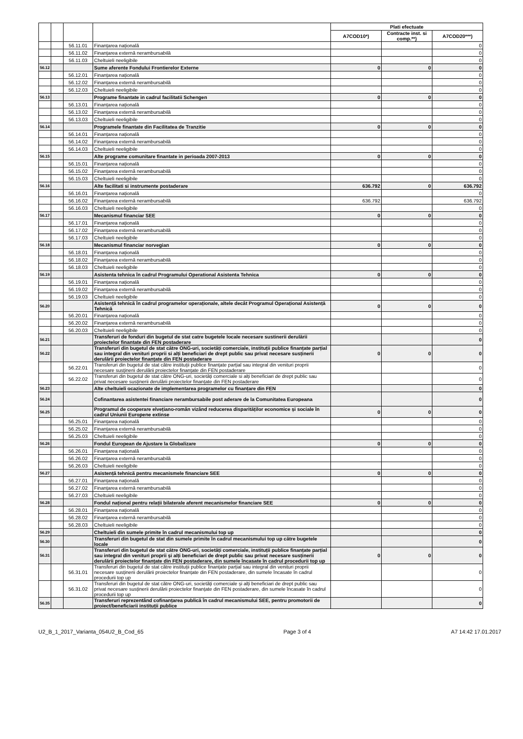| | | | | Plati efectuate | | |
| --- | --- | --- | --- | --- | --- | --- |
| | | | | A7COD10*) | Contracte inst. si comp.**) | A7COD20***) |
| | | 56.11.01 | Finanțarea națională | | | 0 |
| | | 56.11.02 | Finanțarea externă nerambursabilă | | | 0 |
| | | 56.11.03 | Cheltuieli neeligibile | | | 0 |
| 56.12 | | | Sume aferente Fondului Frontierelor Externe | 0 | 0 | 0 |
| | | 56.12.01 | Finanțarea națională | | | 0 |
| | | 56.12.02 | Finanțarea externă nerambursabilă | | | 0 |
| | | 56.12.03 | Cheltuieli neeligibile | | | 0 |
| 56.13 | | | Programe finantate in cadrul facilitatii Schengen | 0 | 0 | 0 |
| | | 56.13.01 | Finanțarea națională | | | 0 |
| | | 56.13.02 | Finanțarea externă nerambursabilă | | | 0 |
| | | 56.13.03 | Cheltuieli neeligibile | | | 0 |
| 56.14 | | | Programele finantate din Facilitatea de Tranzitie | 0 | 0 | 0 |
| | | 56.14.01 | Finanțarea națională | | | 0 |
| | | 56.14.02 | Finanțarea externă nerambursabilă | | | 0 |
| | | 56.14.03 | Cheltuieli neeligibile | | | 0 |
| 56.15 | | | Alte programe comunitare finantate in perioada 2007-2013 | 0 | 0 | 0 |
| | | 56.15.01 | Finanțarea națională | | | 0 |
| | | 56.15.02 | Finanțarea externă nerambursabilă | | | 0 |
| | | 56.15.03 | Cheltuieli neeligibile | | | 0 |
| 56.16 | | | Alte facilitati si instrumente postaderare | 636.792 | 0 | 636.792 |
| | | 56.16.01 | Finanțarea națională | | | 0 |
| | | 56.16.02 | Finanțarea externă nerambursabilă | 636.792 | | 636.792 |
| | | 56.16.03 | Cheltuieli neeligibile | | | 0 |
| 56.17 | | | Mecanismul financiar SEE | 0 | 0 | 0 |
| | | 56.17.01 | Finanțarea națională | | | 0 |
| | | 56.17.02 | Finanțarea externă nerambursabilă | | | 0 |
| | | 56.17.03 | Cheltuieli neeligibile | | | 0 |
| 56.18 | | | Mecanismul financiar norvegian | 0 | 0 | 0 |
| | | 56.18.01 | Finanțarea națională | | | 0 |
| | | 56.18.02 | Finanțarea externă nerambursabilă | | | 0 |
| | | 56.18.03 | Cheltuieli neeligibile | | | 0 |
| 56.19 | | | Asistenta tehnica în cadrul Programului Operational Asistenta Tehnica | 0 | 0 | 0 |
| | | 56.19.01 | Finanțarea națională | | | 0 |
| | | 56.19.02 | Finanțarea externă nerambursabilă | | | 0 |
| | | 56.19.03 | Cheltuieli neeligibile | | | 0 |
| 56.20 | | | Asistență tehnică în cadrul programelor operaționale, altele decât Programul Operațional Asistență Tehnică | 0 | 0 | 0 |
| | | 56.20.01 | Finanțarea națională | | | 0 |
| | | 56.20.02 | Finanțarea externă nerambursabilă | | | 0 |
| | | 56.20.03 | Cheltuieli neeligibile | | | 0 |
| 56.21 | | | Transferuri de fonduri din bugetul de stat catre bugetele locale necesare sustinerii derulării proiectelor finantate din FEN postaderare | | | 0 |
| 56.22 | | | Transferuri din bugetul de stat către ONG-uri, societăți comerciale, instituții publice finanțate parțial sau integral din venituri proprii si alți beneficiari de drept public sau privat necesare susținerii derulării proiectelor finanțate din FEN postaderare | 0 | 0 | 0 |
| | | 56.22.01 | Transferuri din bugetul de stat către instituții publice finanțate parțial sau integral din venituri proprii necesare susținerii derulării proiectelor finanțate din FEN postaderare | | | 0 |
| | | 56.22.02 | Transferuri din bugetul de stat către ONG-uri, societăți comerciale si alți beneficiari de drept public sau privat necesare susținerii derulării proiectelor finanțate din FEN postaderare | | | 0 |
| 56.23 | | | Alte cheltuieli ocazionate de implementarea programelor cu finanțare din FEN | | | 0 |
| 56.24 | | | Cofinantarea asistentei financiare nerambursabile post aderare de la Comunitatea Europeana | | | 0 |
| 56.25 | | | Programul de cooperare elvețiano-român vizând reducerea disparităților economice și sociale în cadrul Uniunii Europene extinse | 0 | 0 | 0 |
| | | 56.25.01 | Finanțarea națională | | | 0 |
| | | 56.25.02 | Finanțarea externă nerambursabilă | | | 0 |
| | | 56.25.03 | Cheltuieli neeligibile | | | 0 |
| 56.26 | | | Fondul European de Ajustare la Globalizare | 0 | 0 | 0 |
| | | 56.26.01 | Finanțarea națională | | | 0 |
| | | 56.26.02 | Finanțarea externă nerambursabilă | | | 0 |
| | | 56.26.03 | Cheltuieli neeligibile | | | 0 |
| 56.27 | | | Asistență tehnică pentru mecanismele financiare SEE | 0 | 0 | 0 |
| | | 56.27.01 | Finanțarea națională | | | 0 |
| | | 56.27.02 | Finanțarea externă nerambursabilă | | | 0 |
| | | 56.27.03 | Cheltuieli neeligibile | | | 0 |
| 56.28 | | | Fondul național pentru relații bilaterale aferent mecanismelor financiare SEE | 0 | 0 | 0 |
| | | 56.28.01 | Finanțarea națională | | | 0 |
| | | 56.28.02 | Finanțarea externă nerambursabilă | | | 0 |
| | | 56.28.03 | Cheltuieli neeligibile | | | 0 |
| 56.29 | | | Cheltuieli din sumele primite în cadrul mecanismului top up | | | 0 |
| 56.30 | | | Transferuri din bugetul de stat din sumele primite în cadrul mecanismului top up către bugetele locale | | | 0 |
| 56.31 | | | Transferuri din bugetul de stat către ONG-uri, societăți comerciale, instituții publice finanțate parțial sau integral din venituri proprii și alți beneficiari de drept public sau privat necesare susținerii derulării proiectelor finanțate din FEN postaderare, din sumele încasate în cadrul procedurii top up | 0 | 0 | 0 |
| | | 56.31.01 | Transferuri din bugetul de stat către instituții publice finanțate parțial sau integral din venituri proprii necesare susținerii derulării proiectelor finanțate din FEN postaderare, din sumele încasate în cadrul procedurii top up | | | 0 |
| | | 56.31.02 | Transferuri din bugetul de stat către ONG-uri, societăți comerciale și alți beneficiari de drept public sau privat necesare susținerii derulării proiectelor finanțate din FEN postaderare, din sumele încasate în cadrul procedurii top up | | | 0 |
| 56.35 | | | Transferuri reprezentând cofinanțarea publică în cadrul mecanismului SEE, pentru promotorii de proiect/beneficiarii instituții publice | | | 0 |
U2_B_1_2017_Varianta_054U2_B_Cod_65 Page 3 of 4 A7 14:42 17.01.2017